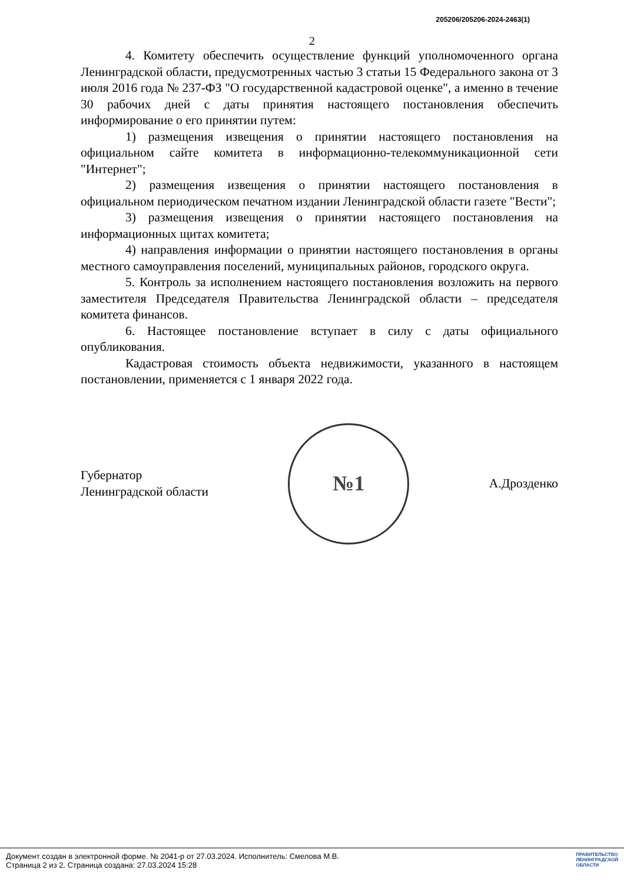205206/205206-2024-2463(1)
2
4. Комитету обеспечить осуществление функций уполномоченного органа Ленинградской области, предусмотренных частью 3 статьи 15 Федерального закона от 3 июля 2016 года № 237-ФЗ "О государственной кадастровой оценке", а именно в течение 30 рабочих дней с даты принятия настоящего постановления обеспечить информирование о его принятии путем:
1) размещения извещения о принятии настоящего постановления на официальном сайте комитета в информационно-телекоммуникационной сети "Интернет";
2) размещения извещения о принятии настоящего постановления в официальном периодическом печатном издании Ленинградской области газете "Вести";
3) размещения извещения о принятии настоящего постановления на информационных щитах комитета;
4) направления информации о принятии настоящего постановления в органы местного самоуправления поселений, муниципальных районов, городского округа.
5. Контроль за исполнением настоящего постановления возложить на первого заместителя Председателя Правительства Ленинградской области – председателя комитета финансов.
6. Настоящее постановление вступает в силу с даты официального опубликования.
Кадастровая стоимость объекта недвижимости, указанного в настоящем постановлении, применяется с 1 января 2022 года.
Губернатор
Ленинградской области
№1
А.Дрозденко
Документ создан в электронной форме. № 2041-р от 27.03.2024. Исполнитель: Смелова М.В.
Страница 2 из 2. Страница создана: 27.03.2024 15:28
ПРАВИТЕЛЬСТВО
ЛЕНИНГРАДСКОЙ
ОБЛАСТИ